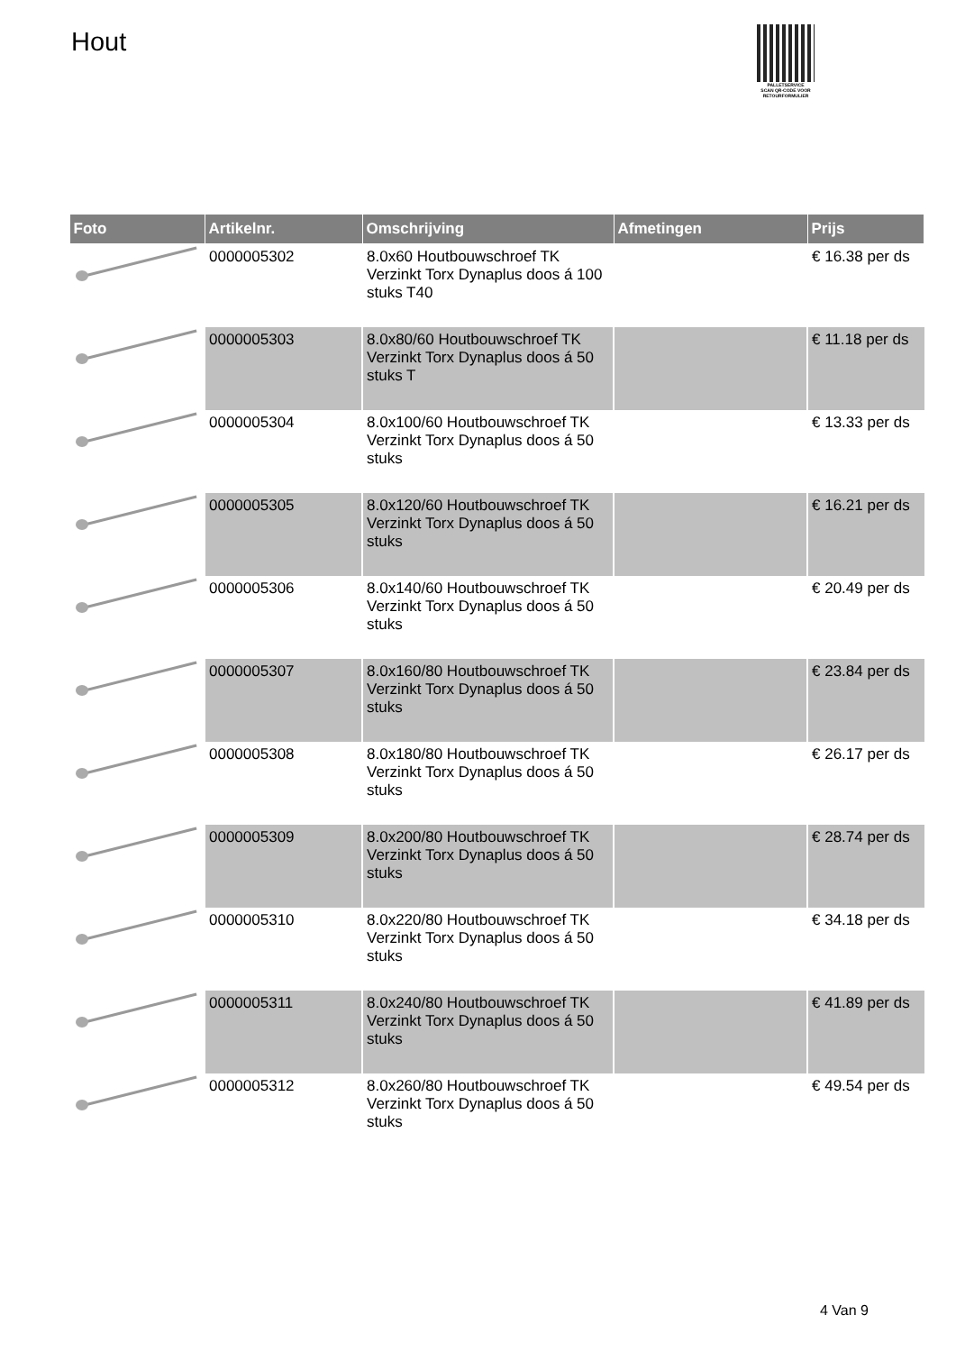Hout
PALLETSERVICE
SCAN QR-CODE VOOR RETOURFORMULIER
| Foto | Artikelnr. | Omschrijving | Afmetingen | Prijs |
| --- | --- | --- | --- | --- |
| | 0000005302 | 8.0x60 Houtbouwschroef TK Verzinkt Torx Dynaplus doos á 100 stuks T40 | | € 16.38 per ds |
| | 0000005303 | 8.0x80/60 Houtbouwschroef TK Verzinkt Torx Dynaplus doos á 50 stuks T | | € 11.18 per ds |
| | 0000005304 | 8.0x100/60 Houtbouwschroef TK Verzinkt Torx Dynaplus doos á 50 stuks | | € 13.33 per ds |
| | 0000005305 | 8.0x120/60 Houtbouwschroef TK Verzinkt Torx Dynaplus doos á 50 stuks | | € 16.21 per ds |
| | 0000005306 | 8.0x140/60 Houtbouwschroef TK Verzinkt Torx Dynaplus doos á 50 stuks | | € 20.49 per ds |
| | 0000005307 | 8.0x160/80 Houtbouwschroef TK Verzinkt Torx Dynaplus doos á 50 stuks | | € 23.84 per ds |
| | 0000005308 | 8.0x180/80 Houtbouwschroef TK Verzinkt Torx Dynaplus doos á 50 stuks | | € 26.17 per ds |
| | 0000005309 | 8.0x200/80 Houtbouwschroef TK Verzinkt Torx Dynaplus doos á 50 stuks | | € 28.74 per ds |
| | 0000005310 | 8.0x220/80 Houtbouwschroef TK Verzinkt Torx Dynaplus doos á 50 stuks | | € 34.18 per ds |
| | 0000005311 | 8.0x240/80 Houtbouwschroef TK Verzinkt Torx Dynaplus doos á 50 stuks | | € 41.89 per ds |
| | 0000005312 | 8.0x260/80 Houtbouwschroef TK Verzinkt Torx Dynaplus doos á 50 stuks | | € 49.54 per ds |
4 Van 9